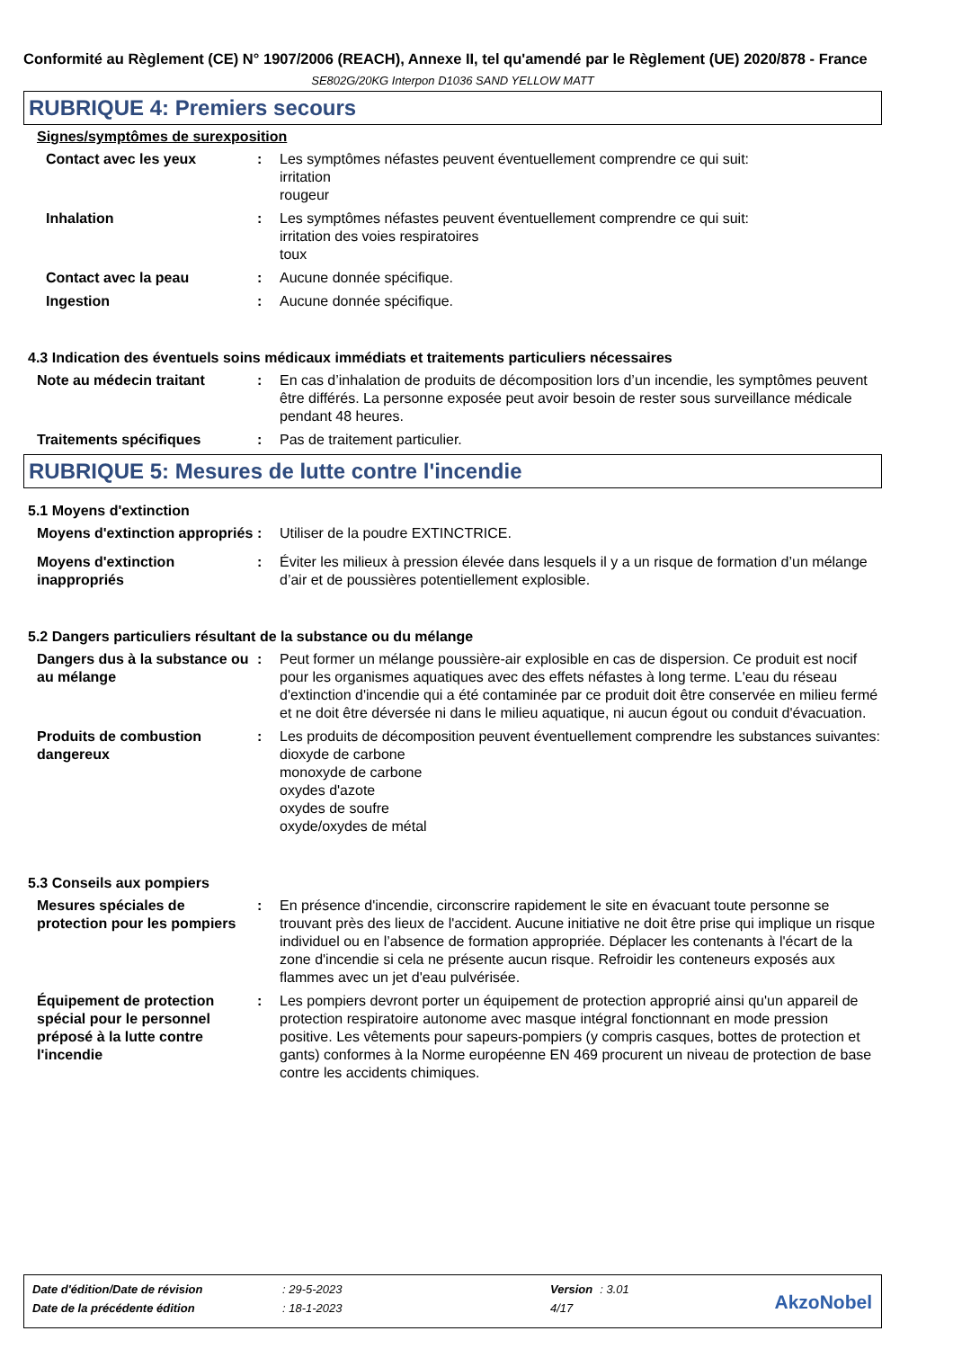Conformité au Règlement (CE) N° 1907/2006 (REACH), Annexe II, tel qu'amendé par le Règlement (UE) 2020/878 - France
SE802G/20KG Interpon D1036 SAND YELLOW MATT
RUBRIQUE 4: Premiers secours
Signes/symptômes de surexposition
Contact avec les yeux : Les symptômes néfastes peuvent éventuellement comprendre ce qui suit:
irritation
rougeur
Inhalation : Les symptômes néfastes peuvent éventuellement comprendre ce qui suit:
irritation des voies respiratoires
toux
Contact avec la peau : Aucune donnée spécifique.
Ingestion : Aucune donnée spécifique.
4.3 Indication des éventuels soins médicaux immédiats et traitements particuliers nécessaires
Note au médecin traitant : En cas d’inhalation de produits de décomposition lors d’un incendie, les symptômes peuvent être différés. La personne exposée peut avoir besoin de rester sous surveillance médicale pendant 48 heures.
Traitements spécifiques : Pas de traitement particulier.
RUBRIQUE 5: Mesures de lutte contre l'incendie
5.1 Moyens d'extinction
Moyens d'extinction appropriés
: Utiliser de la poudre EXTINCTRICE.
Moyens d'extinction inappropriés
: Éviter les milieux à pression élevée dans lesquels il y a un risque de formation d’un mélange d’air et de poussières potentiellement explosible.
5.2 Dangers particuliers résultant de la substance ou du mélange
Dangers dus à la substance ou au mélange
: Peut former un mélange poussière-air explosible en cas de dispersion. Ce produit est nocif pour les organismes aquatiques avec des effets néfastes à long terme. L'eau du réseau d'extinction d'incendie qui a été contaminée par ce produit doit être conservée en milieu fermé et ne doit être déversée ni dans le milieu aquatique, ni aucun égout ou conduit d'évacuation.
Produits de combustion dangereux
: Les produits de décomposition peuvent éventuellement comprendre les substances suivantes:
dioxyde de carbone
monoxyde de carbone
oxydes d'azote
oxydes de soufre
oxyde/oxydes de métal
5.3 Conseils aux pompiers
Mesures spéciales de protection pour les pompiers
: En présence d'incendie, circonscrire rapidement le site en évacuant toute personne se trouvant près des lieux de l'accident. Aucune initiative ne doit être prise qui implique un risque individuel ou en l’absence de formation appropriée. Déplacer les contenants à l'écart de la zone d'incendie si cela ne présente aucun risque. Refroidir les conteneurs exposés aux flammes avec un jet d'eau pulvérisée.
Équipement de protection spécial pour le personnel préposé à la lutte contre l'incendie
: Les pompiers devront porter un équipement de protection approprié ainsi qu'un appareil de protection respiratoire autonome avec masque intégral fonctionnant en mode pression positive. Les vêtements pour sapeurs-pompiers (y compris casques, bottes de protection et gants) conformes à la Norme européenne EN 469 procurent un niveau de protection de base contre les accidents chimiques.
| Date d'édition/Date de révision | : 29-5-2023 | Version | : 3.01 |
| Date de la précédente édition | : 18-1-2023 | 4/17 | |
AkzoNobel